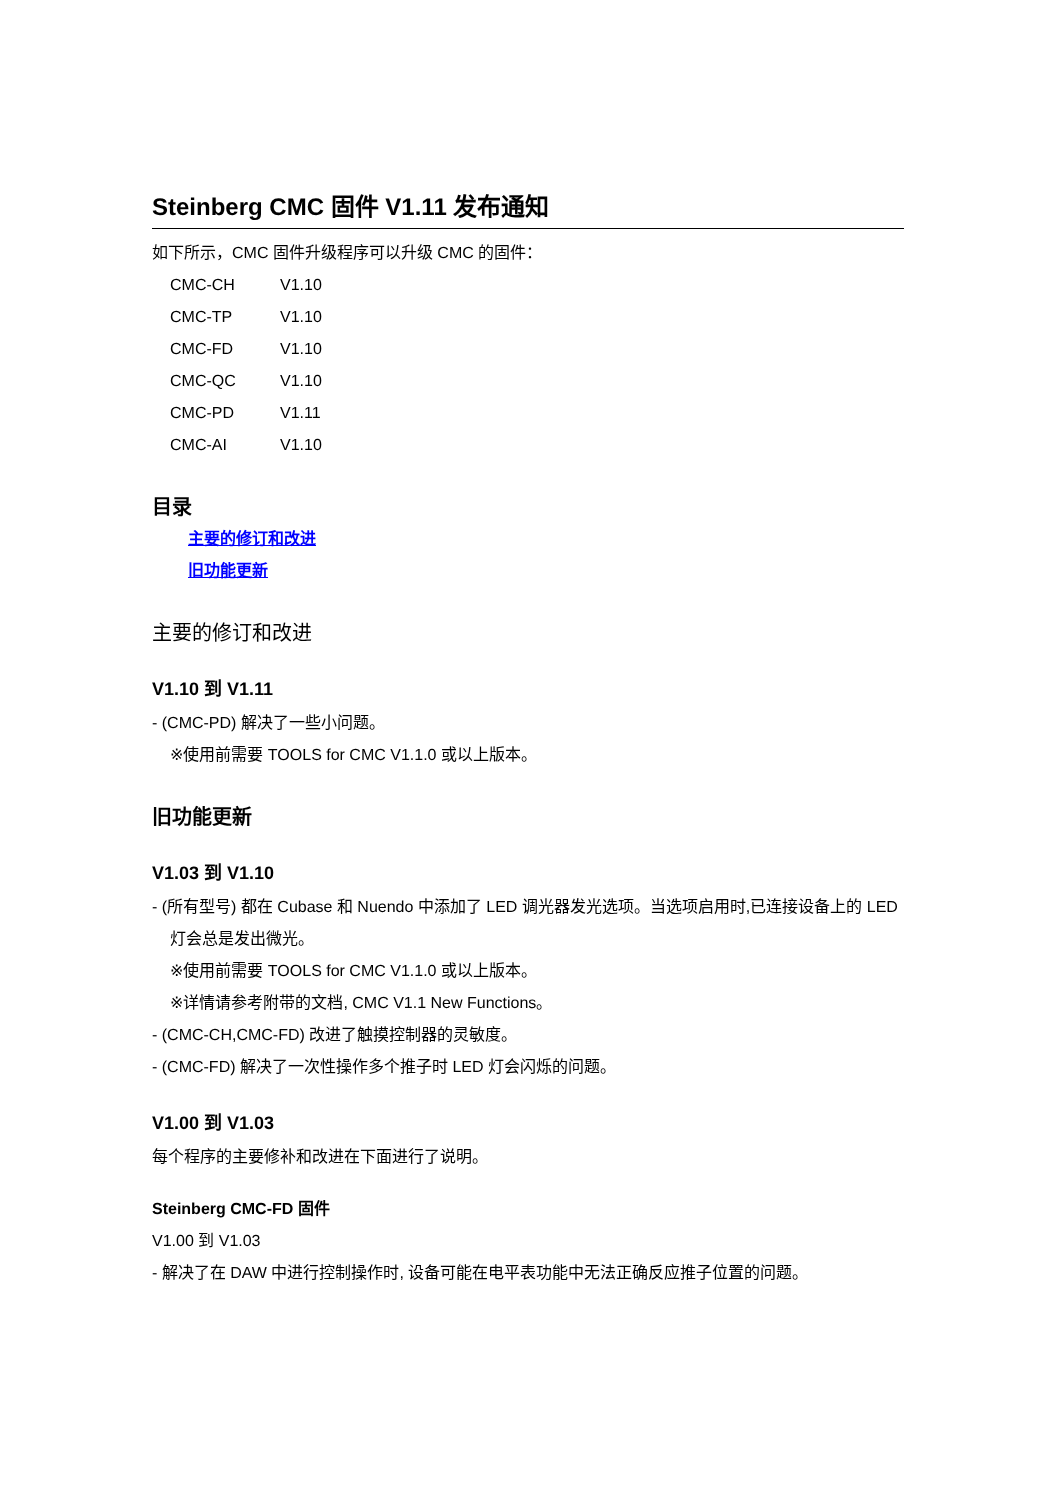Steinberg CMC 固件 V1.11 发布通知
如下所示，CMC 固件升级程序可以升级 CMC 的固件：
CMC-CH V1.10
CMC-TP V1.10
CMC-FD V1.10
CMC-QC V1.10
CMC-PD V1.11
CMC-AI V1.10
目录
主要的修订和改进
旧功能更新
主要的修订和改进
V1.10 到 V1.11
- (CMC-PD) 解决了一些小问题。
※使用前需要 TOOLS for CMC V1.1.0 或以上版本。
旧功能更新
V1.03 到 V1.10
- (所有型号) 都在 Cubase 和 Nuendo 中添加了 LED 调光器发光选项。当选项启用时,已连接设备上的 LED 灯会总是发出微光。
※使用前需要 TOOLS for CMC V1.1.0 或以上版本。
※详情请参考附带的文档, CMC V1.1 New Functions。
- (CMC-CH,CMC-FD) 改进了触摸控制器的灵敏度。
- (CMC-FD) 解决了一次性操作多个推子时 LED 灯会闪烁的问题。
V1.00 到 V1.03
每个程序的主要修补和改进在下面进行了说明。
Steinberg CMC-FD 固件
V1.00 到 V1.03
- 解决了在 DAW 中进行控制操作时, 设备可能在电平表功能中无法正确反应推子位置的问题。